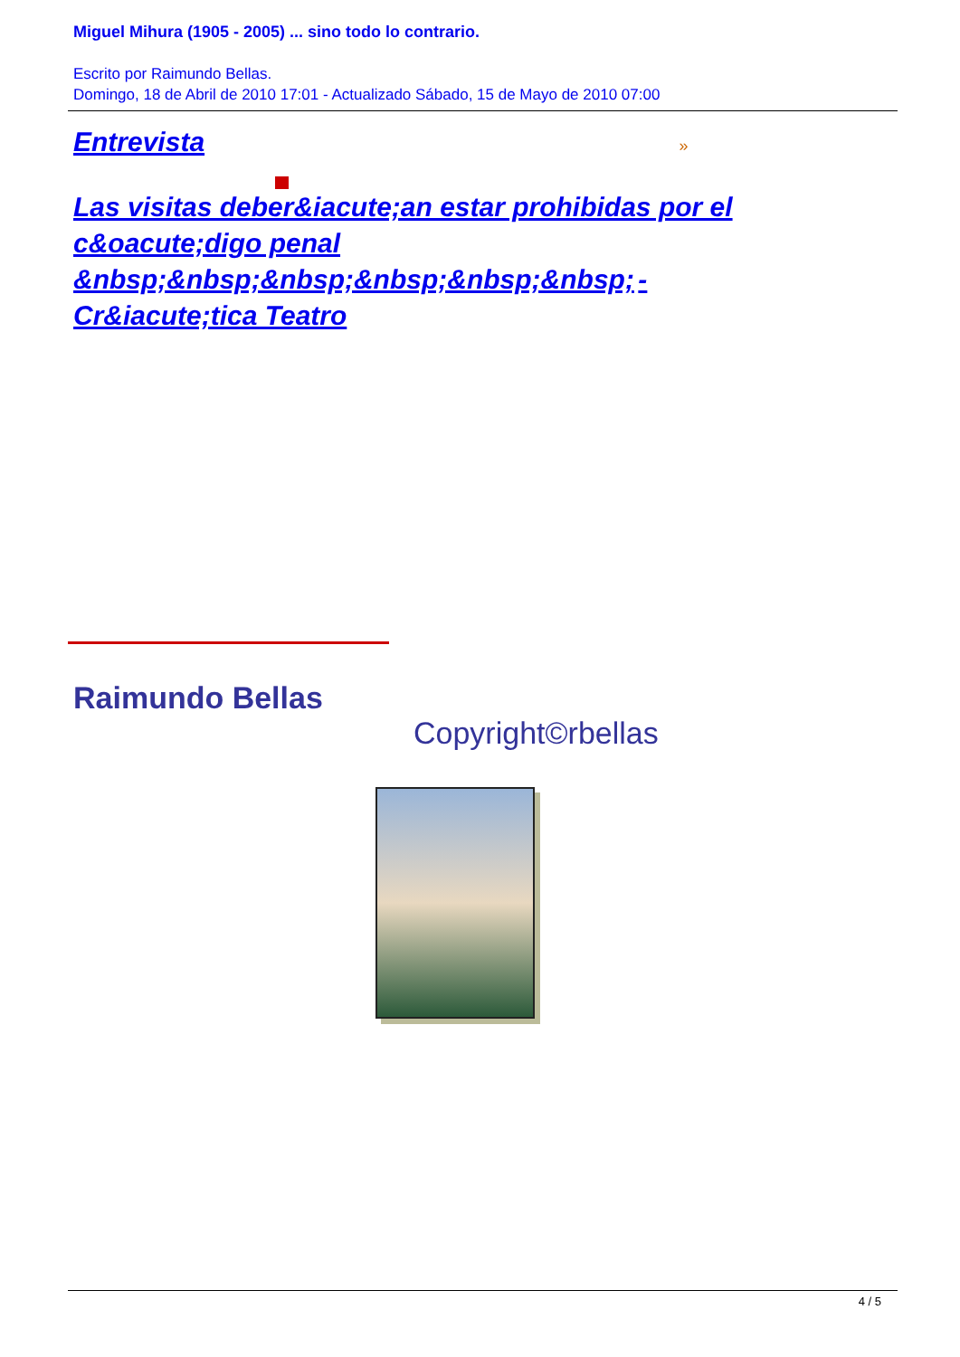Miguel Mihura (1905 - 2005) ... sino todo lo contrario.
Escrito por Raimundo Bellas.
Domingo, 18 de Abril de 2010 17:01 - Actualizado Sábado, 15 de Mayo de 2010 07:00
Entrevista »
Las visitas deber&iacute;an estar prohibidas por el c&oacute;digo penal &nbsp;&nbsp;&nbsp;&nbsp;&nbsp;&nbsp; -
Cr&iacute;tica Teatro
Raimundo Bellas
Copyright©rbellas
4 / 5